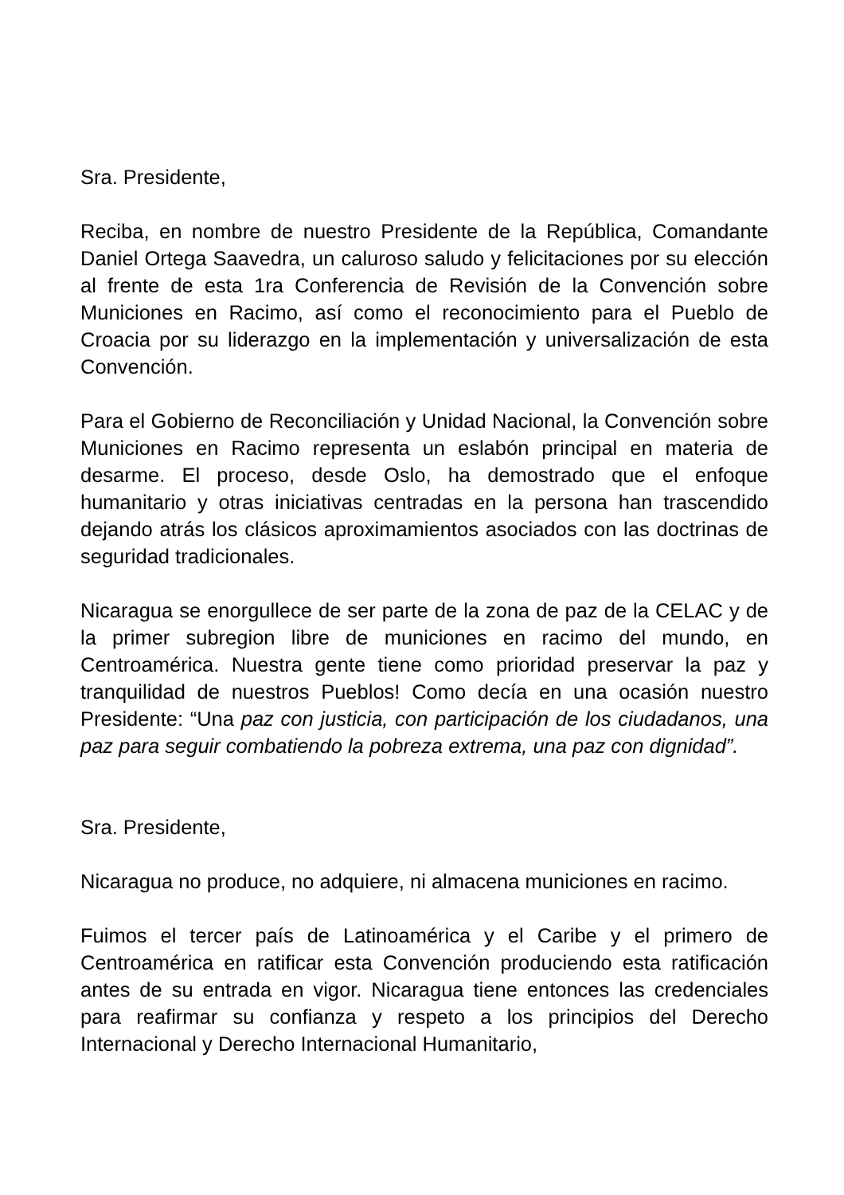Sra. Presidente,
Reciba, en nombre de nuestro Presidente de la República, Comandante Daniel Ortega Saavedra, un caluroso saludo y felicitaciones por su elección al frente de esta 1ra Conferencia de Revisión de la Convención sobre Municiones en Racimo, así como el reconocimiento para el Pueblo de Croacia por su liderazgo en la implementación y universalización de esta Convención.
Para el Gobierno de Reconciliación y Unidad Nacional, la Convención sobre Municiones en Racimo representa un eslabón principal en materia de desarme. El proceso, desde Oslo, ha demostrado que el enfoque humanitario y otras iniciativas centradas en la persona han trascendido dejando atrás los clásicos aproximamientos asociados con las doctrinas de seguridad tradicionales.
Nicaragua se enorgullece de ser parte de la zona de paz de la CELAC y de la primer subregion libre de municiones en racimo del mundo, en Centroamérica. Nuestra gente tiene como prioridad preservar la paz y tranquilidad de nuestros Pueblos! Como decía en una ocasión nuestro Presidente: “Una paz con justicia, con participación de los ciudadanos, una paz para seguir combatiendo la pobreza extrema, una paz con dignidad”.
Sra. Presidente,
Nicaragua no produce, no adquiere, ni almacena municiones en racimo.
Fuimos el tercer país de Latinoamérica y el Caribe y el primero de Centroamérica en ratificar esta Convención produciendo esta ratificación antes de su entrada en vigor. Nicaragua tiene entonces las credenciales para reafirmar su confianza y respeto a los principios del Derecho Internacional y Derecho Internacional Humanitario,